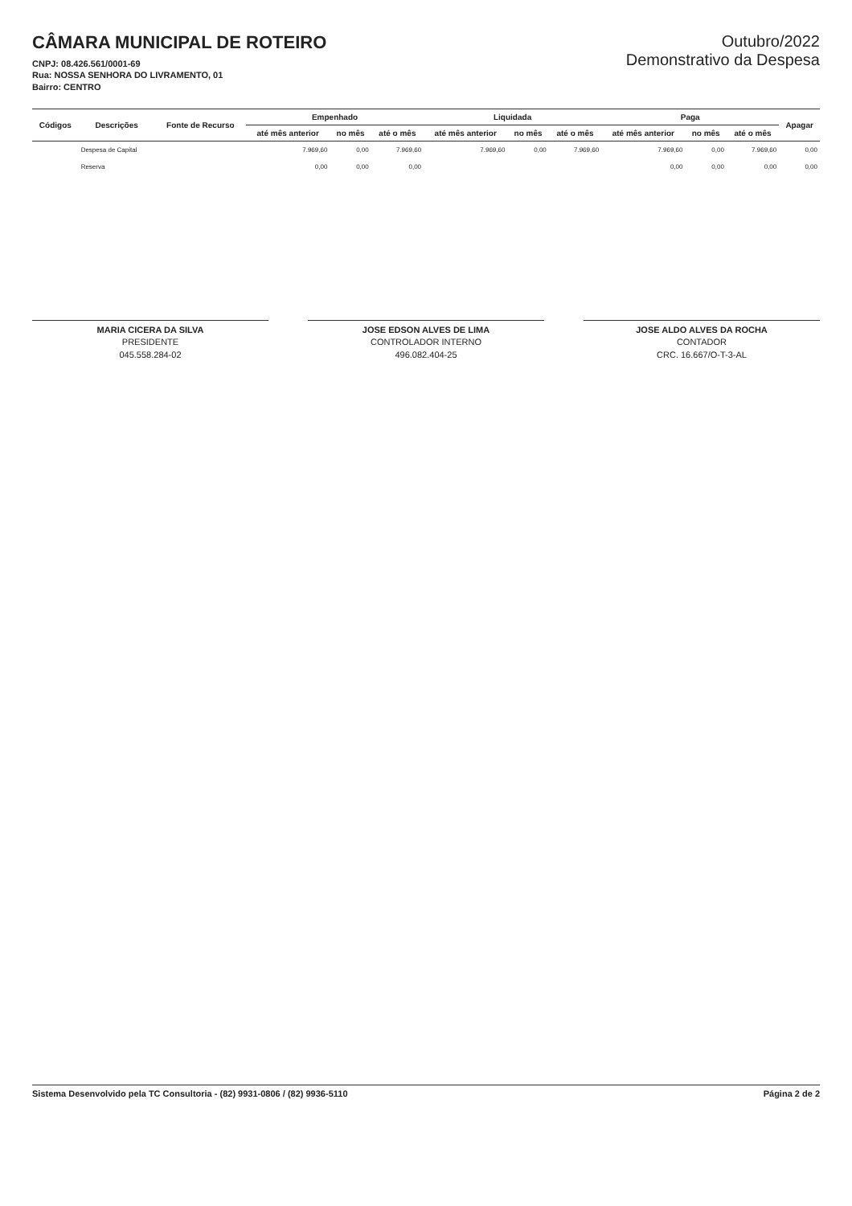CÂMARA MUNICIPAL DE ROTEIRO
CNPJ: 08.426.561/0001-69
Rua: NOSSA SENHORA DO LIVRAMENTO, 01
Bairro: CENTRO
Outubro/2022
Demonstrativo da Despesa
| Códigos | Descrições | Fonte de Recurso | Empenhado | | | Liquidada | | | Paga | | | Apagar |
| --- | --- | --- | --- | --- | --- | --- | --- | --- | --- | --- | --- | --- |
| | | | até mês anterior | no mês | até o mês | até mês anterior | no mês | até o mês | até mês anterior | no mês | até o mês | |
| | Despesa de Capital | | 7.969,60 | 0,00 | 7.969,60 | 7.969,60 | 0,00 | 7.969,60 | 7.969,60 | 0,00 | 7.969,60 | 0,00 |
| | Reserva | | 0,00 | 0,00 | 0,00 | | | | 0,00 | 0,00 | 0,00 | 0,00 |
MARIA CICERA DA SILVA
PRESIDENTE
045.558.284-02
JOSE EDSON ALVES DE LIMA
CONTROLADOR INTERNO
496.082.404-25
JOSE ALDO ALVES DA ROCHA
CONTADOR
CRC. 16.667/O-T-3-AL
Sistema Desenvolvido pela TC Consultoria - (82) 9931-0806 / (82) 9936-5110 Página 2 de 2